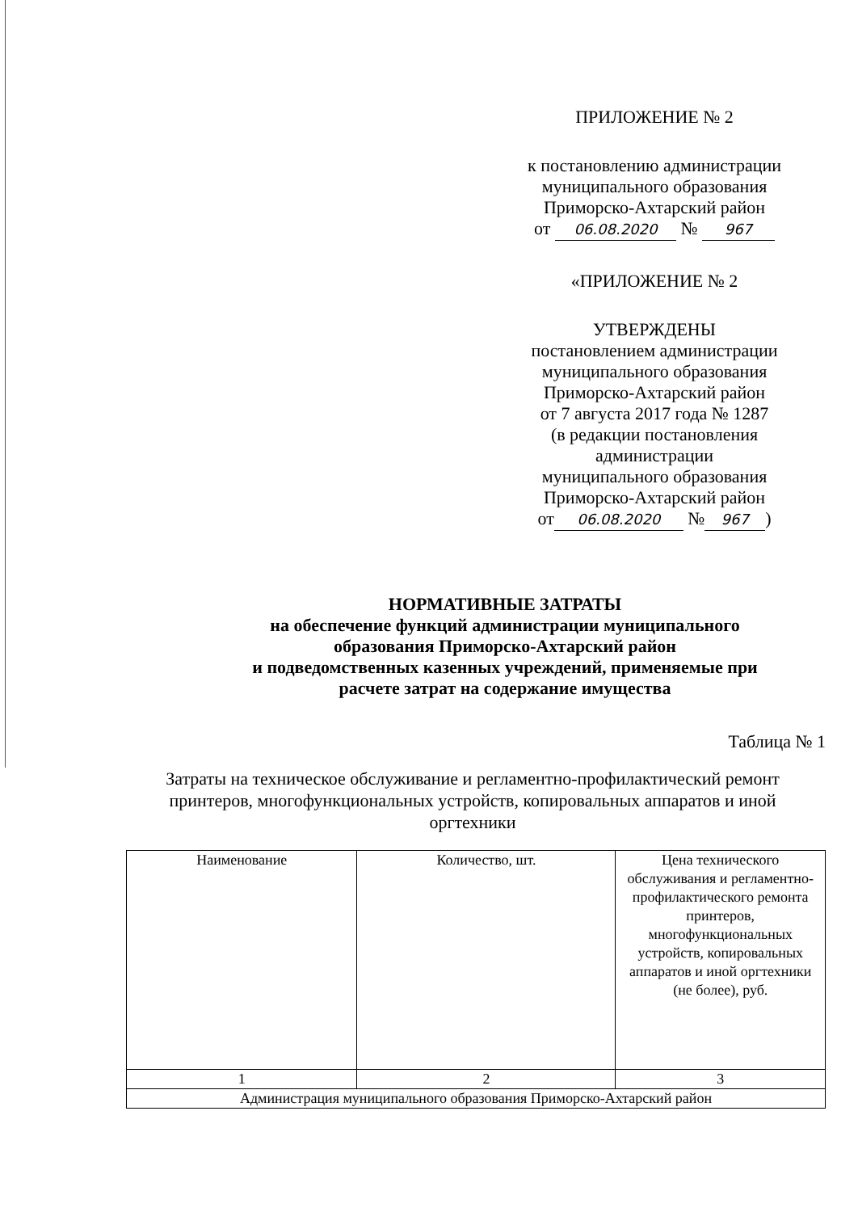ПРИЛОЖЕНИЕ № 2
к постановлению администрации
муниципального образования
Приморско-Ахтарский район
от 06.08.2020 № 967
«ПРИЛОЖЕНИЕ № 2
УТВЕРЖДЕНЫ
постановлением администрации
муниципального образования
Приморско-Ахтарский район
от 7 августа 2017 года № 1287
(в редакции постановления
администрации
муниципального образования
Приморско-Ахтарский район
от 06.08.2020 № 967)
НОРМАТИВНЫЕ ЗАТРАТЫ
на обеспечение функций администрации муниципального
образования Приморско-Ахтарский район
и подведомственных казенных учреждений, применяемые при
расчете затрат на содержание имущества
Таблица № 1
Затраты на техническое обслуживание и регламентно-профилактический ремонт принтеров, многофункциональных устройств, копировальных аппаратов и иной оргтехники
| Наименование | Количество, шт. | Цена технического обслуживания и регламентно-профилактического ремонта принтеров, многофункциональных устройств, копировальных аппаратов и иной оргтехники (не более), руб. |
| --- | --- | --- |
| 1 | 2 | 3 |
| Администрация муниципального образования Приморско-Ахтарский район | | |